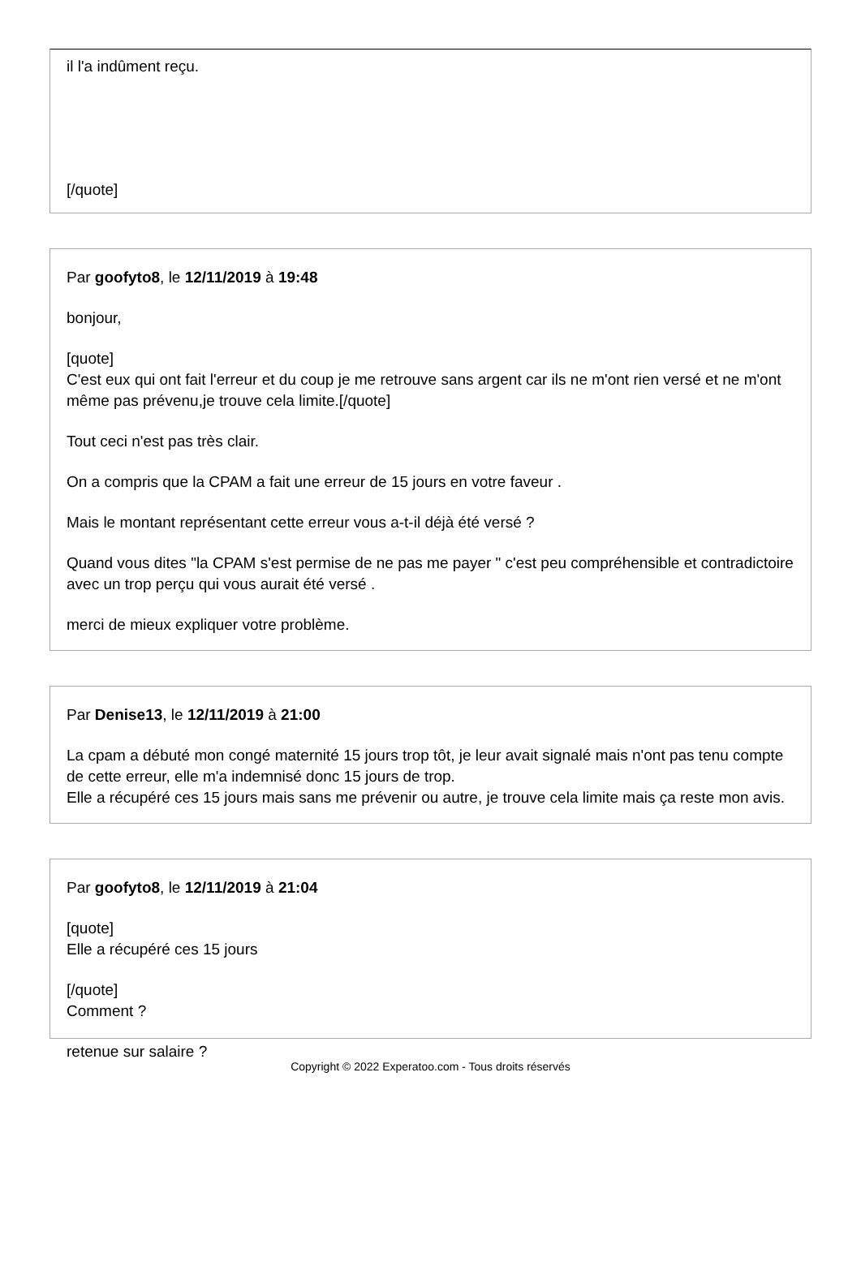il l'a indûment reçu.
[/quote]
Par goofyto8, le 12/11/2019 à 19:48
bonjour,
[quote]
C'est eux qui ont fait l'erreur et du coup je me retrouve sans argent car ils ne m'ont rien versé et ne m'ont même pas prévenu,je trouve cela limite.[/quote]
Tout ceci n'est pas très clair.
On a compris que la CPAM a fait une erreur de 15 jours en votre faveur .
Mais le montant représentant cette erreur vous a-t-il déjà été versé ?
Quand vous dites "la CPAM s'est permise de ne pas me payer " c'est peu compréhensible et contradictoire avec un trop perçu qui vous aurait été versé .
merci de mieux expliquer votre problème.
Par Denise13, le 12/11/2019 à 21:00
La cpam a débuté mon congé maternité 15 jours trop tôt, je leur avait signalé mais n'ont pas tenu compte de cette erreur, elle m'a indemnisé donc 15 jours de trop.
Elle a récupéré ces 15 jours mais sans me prévenir ou autre, je trouve cela limite mais ça reste mon avis.
Par goofyto8, le 12/11/2019 à 21:04
[quote]
Elle a récupéré ces 15 jours
[/quote]
Comment ?
retenue sur salaire ?
Copyright © 2022 Experatoo.com - Tous droits réservés